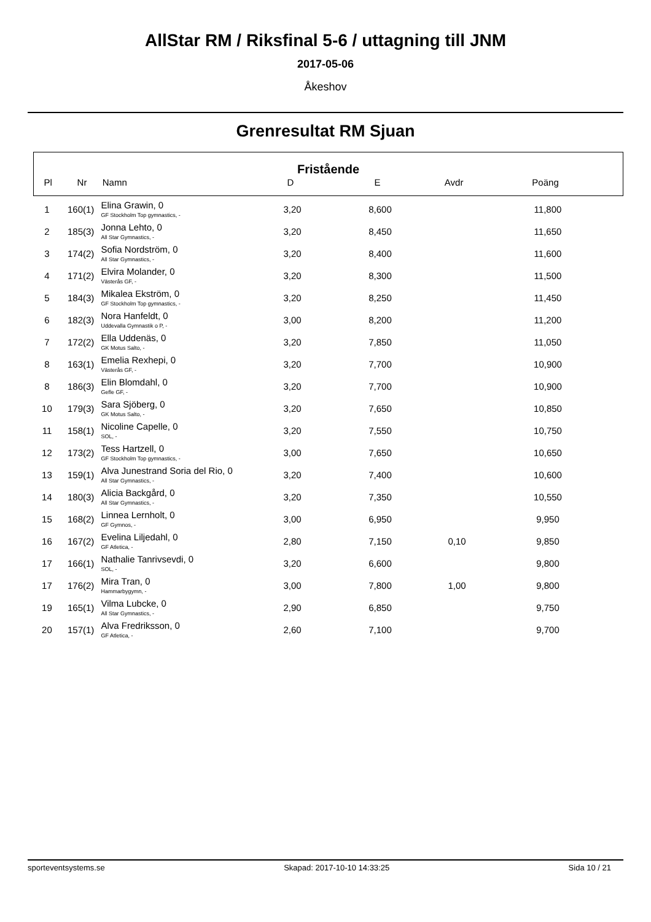AllStar RM / Riksfinal 5-6 / uttagning till JNM
2017-05-06
Åkeshov
Grenresultat RM Sjuan
Fristående
| Pl | Nr | Namn | D | E | Avdr | Poäng | |
| --- | --- | --- | --- | --- | --- | --- | --- |
| 1 | 160(1) | Elina Grawin, 0 GF Stockholm Top gymnastics, - | 3,20 | 8,600 | | 11,800 | |
| 2 | 185(3) | Jonna Lehto, 0 All Star Gymnastics, - | 3,20 | 8,450 | | 11,650 | |
| 3 | 174(2) | Sofia Nordström, 0 All Star Gymnastics, - | 3,20 | 8,400 | | 11,600 | |
| 4 | 171(2) | Elvira Molander, 0 Västerås GF, - | 3,20 | 8,300 | | 11,500 | |
| 5 | 184(3) | Mikalea Ekström, 0 GF Stockholm Top gymnastics, - | 3,20 | 8,250 | | 11,450 | |
| 6 | 182(3) | Nora Hanfeldt, 0 Uddevalla Gymnastik o P, - | 3,00 | 8,200 | | 11,200 | |
| 7 | 172(2) | Ella Uddenäs, 0 GK Motus Salto, - | 3,20 | 7,850 | | 11,050 | |
| 8 | 163(1) | Emelia Rexhepi, 0 Västerås GF, - | 3,20 | 7,700 | | 10,900 | |
| 8 | 186(3) | Elin Blomdahl, 0 Gefle GF, - | 3,20 | 7,700 | | 10,900 | |
| 10 | 179(3) | Sara Sjöberg, 0 GK Motus Salto, - | 3,20 | 7,650 | | 10,850 | |
| 11 | 158(1) | Nicoline Capelle, 0 SOL, - | 3,20 | 7,550 | | 10,750 | |
| 12 | 173(2) | Tess Hartzell, 0 GF Stockholm Top gymnastics, - | 3,00 | 7,650 | | 10,650 | |
| 13 | 159(1) | Alva Junestrand Soria del Rio, 0 All Star Gymnastics, - | 3,20 | 7,400 | | 10,600 | |
| 14 | 180(3) | Alicia Backgård, 0 All Star Gymnastics, - | 3,20 | 7,350 | | 10,550 | |
| 15 | 168(2) | Linnea Lernholt, 0 GF Gymnos, - | 3,00 | 6,950 | | 9,950 | |
| 16 | 167(2) | Evelina Liljedahl, 0 GF Atletica, - | 2,80 | 7,150 | 0,10 | 9,850 | |
| 17 | 166(1) | Nathalie Tanrivsevdi, 0 SOL, - | 3,20 | 6,600 | | 9,800 | |
| 17 | 176(2) | Mira Tran, 0 Hammarbygymn, - | 3,00 | 7,800 | 1,00 | 9,800 | |
| 19 | 165(1) | Vilma Lubcke, 0 All Star Gymnastics, - | 2,90 | 6,850 | | 9,750 | |
| 20 | 157(1) | Alva Fredriksson, 0 GF Atletica, - | 2,60 | 7,100 | | 9,700 | |
sporteventsystems.se Skapad: 2017-10-10 14:33:25 Sida 10 / 21